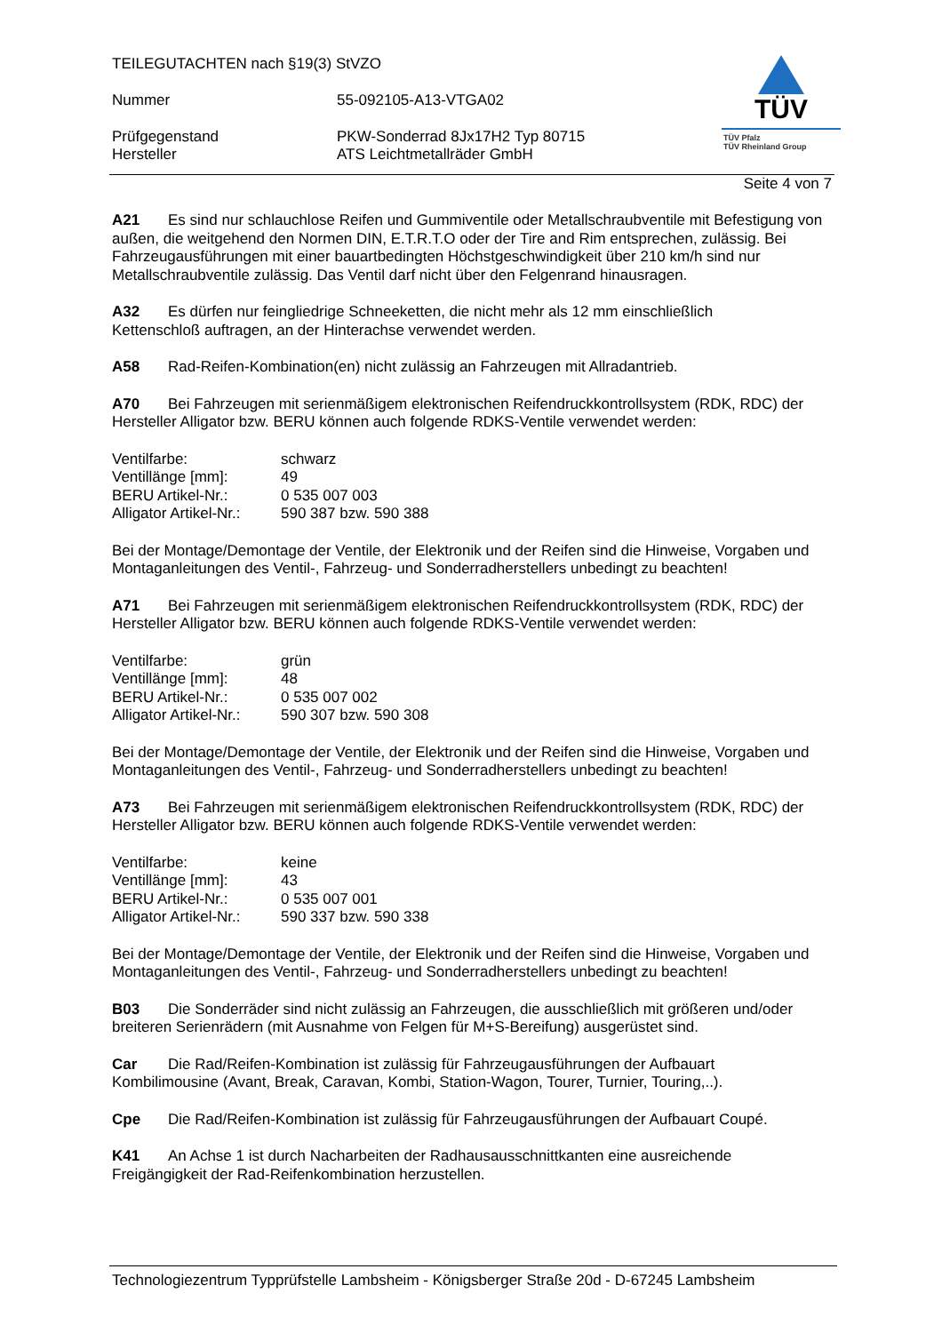| TEILEGUTACHTEN nach §19(3) StVZO | |
| Nummer | 55-092105-A13-VTGA02 |
| Prüfgegenstand | PKW-Sonderrad 8Jx17H2 Typ 80715 |
| Hersteller | ATS Leichtmetallräder GmbH |
TÜV
TÜV Pfalz
TÜV Rheinland Group
Seite 4 von 7
A21 Es sind nur schlauchlose Reifen und Gummiventile oder Metallschraubventile mit Befestigung von außen, die weitgehend den Normen DIN, E.T.R.T.O oder der Tire and Rim entsprechen, zulässig. Bei Fahrzeugausführungen mit einer bauartbedingten Höchstgeschwindigkeit über 210 km/h sind nur Metallschraubventile zulässig. Das Ventil darf nicht über den Felgenrand hinausragen.
A32 Es dürfen nur feingliedrige Schneeketten, die nicht mehr als 12 mm einschließlich
Kettenschloß auftragen, an der Hinterachse verwendet werden.
A58 Rad-Reifen-Kombination(en) nicht zulässig an Fahrzeugen mit Allradantrieb.
A70 Bei Fahrzeugen mit serienmäßigem elektronischen Reifendruckkontrollsystem (RDK, RDC) der Hersteller Alligator bzw. BERU können auch folgende RDKS-Ventile verwendet werden:
| Ventilfarbe: | schwarz |
| Ventillänge [mm]: | 49 |
| BERU Artikel-Nr.: | 0 535 007 003 |
| Alligator Artikel-Nr.: | 590 387 bzw. 590 388 |
Bei der Montage/Demontage der Ventile, der Elektronik und der Reifen sind die Hinweise, Vorgaben und Montaganleitungen des Ventil-, Fahrzeug- und Sonderradherstellers unbedingt zu beachten!
A71 Bei Fahrzeugen mit serienmäßigem elektronischen Reifendruckkontrollsystem (RDK, RDC) der Hersteller Alligator bzw. BERU können auch folgende RDKS-Ventile verwendet werden:
| Ventilfarbe: | grün |
| Ventillänge [mm]: | 48 |
| BERU Artikel-Nr.: | 0 535 007 002 |
| Alligator Artikel-Nr.: | 590 307 bzw. 590 308 |
Bei der Montage/Demontage der Ventile, der Elektronik und der Reifen sind die Hinweise, Vorgaben und Montaganleitungen des Ventil-, Fahrzeug- und Sonderradherstellers unbedingt zu beachten!
A73 Bei Fahrzeugen mit serienmäßigem elektronischen Reifendruckkontrollsystem (RDK, RDC) der Hersteller Alligator bzw. BERU können auch folgende RDKS-Ventile verwendet werden:
| Ventilfarbe: | keine |
| Ventillänge [mm]: | 43 |
| BERU Artikel-Nr.: | 0 535 007 001 |
| Alligator Artikel-Nr.: | 590 337 bzw. 590 338 |
Bei der Montage/Demontage der Ventile, der Elektronik und der Reifen sind die Hinweise, Vorgaben und Montaganleitungen des Ventil-, Fahrzeug- und Sonderradherstellers unbedingt zu beachten!
B03 Die Sonderräder sind nicht zulässig an Fahrzeugen, die ausschließlich mit größeren und/oder breiteren Serienrädern (mit Ausnahme von Felgen für M+S-Bereifung) ausgerüstet sind.
Car Die Rad/Reifen-Kombination ist zulässig für Fahrzeugausführungen der Aufbauart
Kombilimousine (Avant, Break, Caravan, Kombi, Station-Wagon, Tourer, Turnier, Touring,..).
Cpe Die Rad/Reifen-Kombination ist zulässig für Fahrzeugausführungen der Aufbauart Coupé.
K41 An Achse 1 ist durch Nacharbeiten der Radhausausschnittkanten eine ausreichende
Freigängigkeit der Rad-Reifenkombination herzustellen.
Technologiezentrum Typprüfstelle Lambsheim - Königsberger Straße 20d - D-67245 Lambsheim